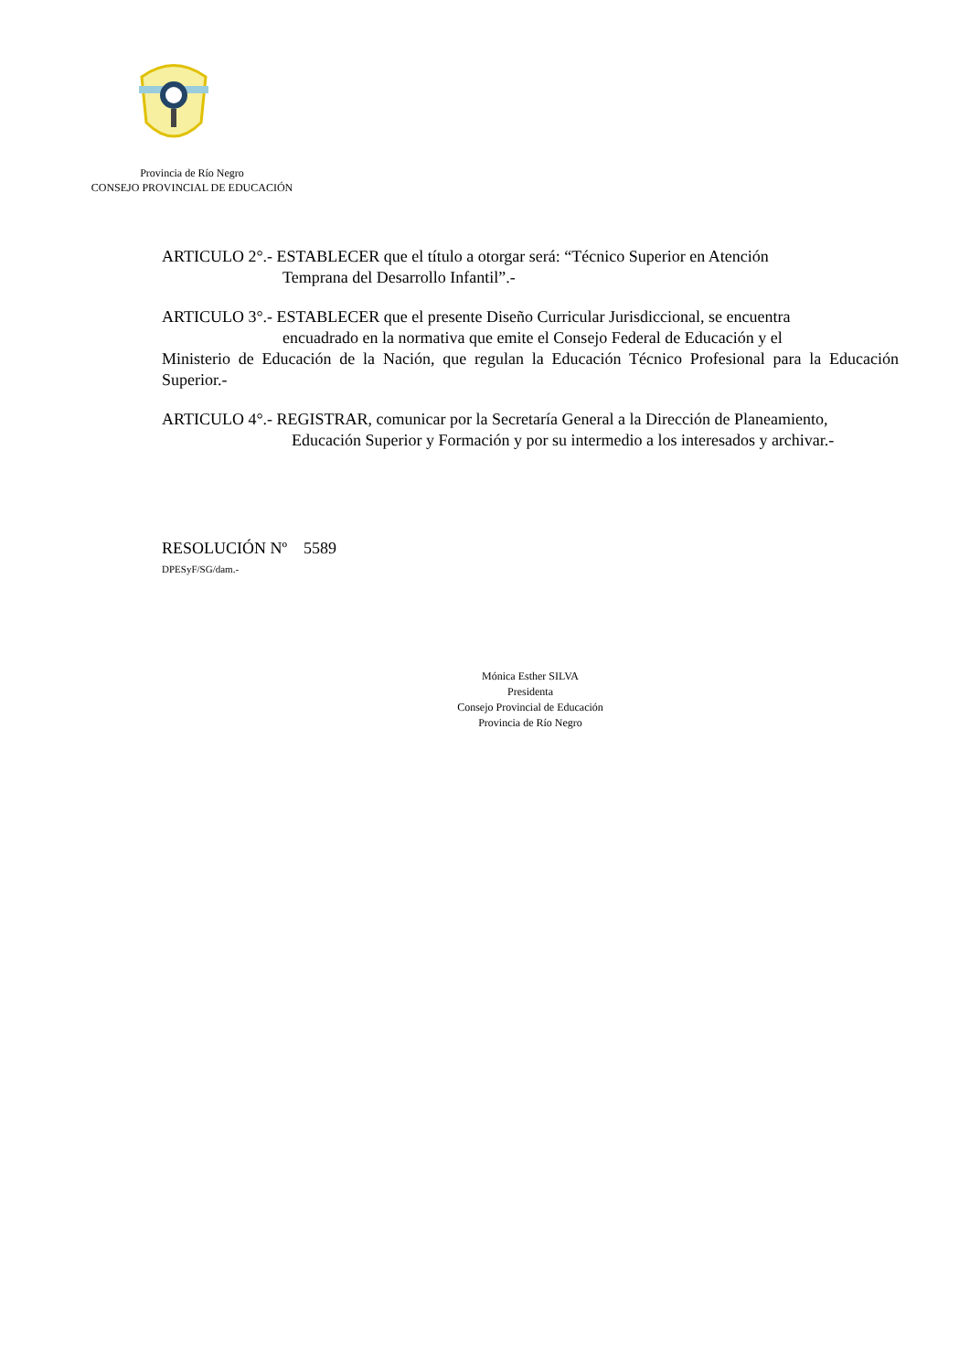Provincia de Río Negro
CONSEJO PROVINCIAL DE EDUCACIÓN
ARTICULO 2°.- ESTABLECER que el título a otorgar será: “Técnico Superior en Atención
Temprana del Desarrollo Infantil”.-
ARTICULO 3°.- ESTABLECER que el presente Diseño Curricular Jurisdiccional, se encuentra
encuadrado en la normativa que emite el Consejo Federal de Educación y el
Ministerio de Educación de la Nación, que regulan la Educación Técnico Profesional para la Educación Superior.-
ARTICULO 4°.- REGISTRAR, comunicar por la Secretaría General a la Dirección de Planeamiento,
Educación Superior y Formación y por su intermedio a los interesados y archivar.-
RESOLUCIÓN Nº 5589
DPESyF/SG/dam.-
Mónica Esther SILVA
Presidenta
Consejo Provincial de Educación
Provincia de Río Negro